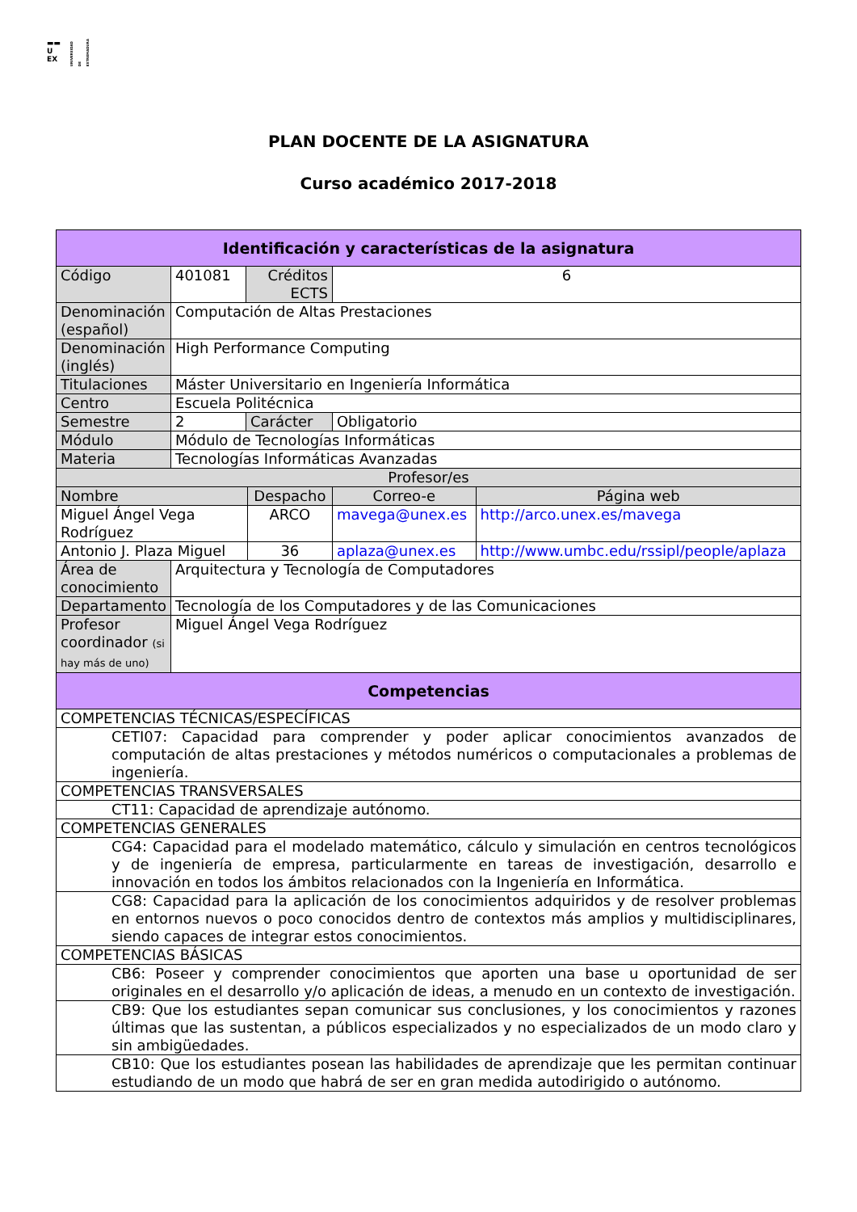▬▬
U
EX
UNIVERSIDAD DE EXTREMADURA
PLAN DOCENTE DE LA ASIGNATURA
Curso académico 2017-2018
| Identificación y características de la asignatura | | | | | |
| Código | 401081 | Créditos ECTS | | 6 | |
| Denominación (español) | Computación de Altas Prestaciones | | | | |
| Denominación (inglés) | High Performance Computing | | | | |
| Titulaciones | Máster Universitario en Ingeniería Informática | | | | |
| Centro | Escuela Politécnica | | | | |
| Semestre | 2 | Carácter | | Obligatorio | |
| Módulo | Módulo de Tecnologías Informáticas | | | | |
| Materia | Tecnologías Informáticas Avanzadas | | | | |
| Profesor/es | | | | | |
| Nombre | | | Despacho | Correo-e | Página web |
| Miguel Ángel Vega Rodríguez | | | ARCO | mavega@unex.es | http://arco.unex.es/mavega |
| Antonio J. Plaza Miguel | | | 36 | aplaza@unex.es | http://www.umbc.edu/rssipl/people/aplaza |
| Área de conocimiento | Arquitectura y Tecnología de Computadores | | | | |
| Departamento | Tecnología de los Computadores y de las Comunicaciones | | | | |
| Profesor coordinador (si hay más de uno) | Miguel Ángel Vega Rodríguez | | | | |
| Competencias | | | | | |
| COMPETENCIAS TÉCNICAS/ESPECÍFICAS | | | | | |
| CETI07: Capacidad para comprender y poder aplicar conocimientos avanzados de computación de altas prestaciones y métodos numéricos o computacionales a problemas de ingeniería. | | | | | |
| COMPETENCIAS TRANSVERSALES | | | | | |
| CT11: Capacidad de aprendizaje autónomo. | | | | | |
| COMPETENCIAS GENERALES | | | | | |
| CG4: Capacidad para el modelado matemático, cálculo y simulación en centros tecnológicos y de ingeniería de empresa, particularmente en tareas de investigación, desarrollo e innovación en todos los ámbitos relacionados con la Ingeniería en Informática. | | | | | |
| CG8: Capacidad para la aplicación de los conocimientos adquiridos y de resolver problemas en entornos nuevos o poco conocidos dentro de contextos más amplios y multidisciplinares, siendo capaces de integrar estos conocimientos. | | | | | |
| COMPETENCIAS BÁSICAS | | | | | |
| CB6: Poseer y comprender conocimientos que aporten una base u oportunidad de ser originales en el desarrollo y/o aplicación de ideas, a menudo en un contexto de investigación. | | | | | |
| CB9: Que los estudiantes sepan comunicar sus conclusiones, y los conocimientos y razones últimas que las sustentan, a públicos especializados y no especializados de un modo claro y sin ambigüedades. | | | | | |
| CB10: Que los estudiantes posean las habilidades de aprendizaje que les permitan continuar estudiando de un modo que habrá de ser en gran medida autodirigido o autónomo. | | | | | |